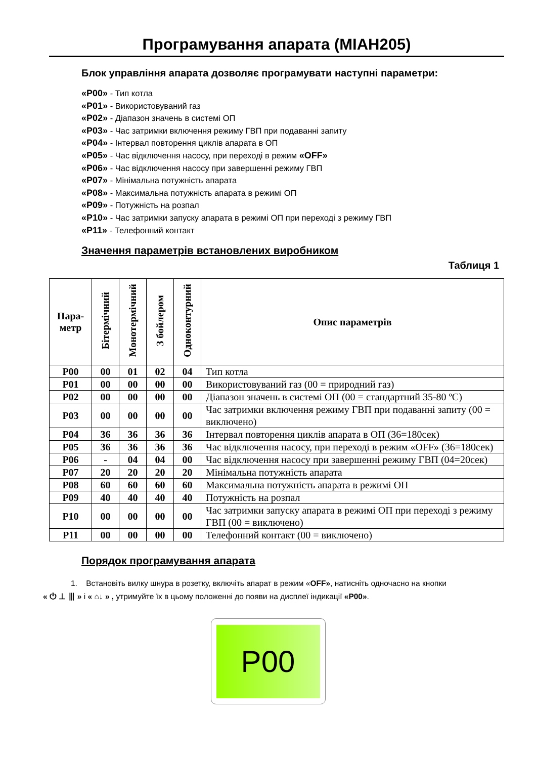Програмування апарата (MIAH205)
Блок управління апарата дозволяє програмувати наступні параметри:
«P00» - Тип котла
«P01» - Використовуваний газ
«P02» - Діапазон значень в системі ОП
«P03» - Час затримки включення режиму ГВП при подаванні запиту
«P04» - Інтервал повторення циклів апарата в ОП
«P05» - Час відключення насосу, при переході в режим «OFF»
«P06» - Час відключення насосу при завершенні режиму ГВП
«P07» - Мінімальна потужність апарата
«P08» - Максимальна потужність апарата в режимі ОП
«P09» - Потужність на розпал
«P10» - Час затримки запуску апарата в режимі ОП при переході з режиму ГВП
«P11» - Телефонний контакт
Значення параметрів встановлених виробником
Таблиця 1
| Пара- метр | Бітермічний | Монотермічний | З бойлером | Одноконтурний | Опис параметрів |
| --- | --- | --- | --- | --- | --- |
| P00 | 00 | 01 | 02 | 04 | Тип котла |
| P01 | 00 | 00 | 00 | 00 | Використовуваний газ (00 = природний газ) |
| P02 | 00 | 00 | 00 | 00 | Діапазон значень в системі ОП (00 = стандартний 35-80 ºC) |
| P03 | 00 | 00 | 00 | 00 | Час затримки включення режиму ГВП при подаванні запиту (00 = виключено) |
| P04 | 36 | 36 | 36 | 36 | Інтервал повторення циклів апарата в ОП (36=180сек) |
| P05 | 36 | 36 | 36 | 36 | Час відключення насосу, при переході в режим «OFF» (36=180сек) |
| P06 | - | 04 | 04 | 00 | Час відключення насосу при завершенні режиму ГВП (04=20сек) |
| P07 | 20 | 20 | 20 | 20 | Мінімальна потужність апарата |
| P08 | 60 | 60 | 60 | 60 | Максимальна потужність апарата в режимі ОП |
| P09 | 40 | 40 | 40 | 40 | Потужність на розпал |
| P10 | 00 | 00 | 00 | 00 | Час затримки запуску апарата в режимі ОП при переході з режиму ГВП (00 = виключено) |
| P11 | 00 | 00 | 00 | 00 | Телефонний контакт (00 = виключено) |
Порядок програмування апарата
1. Встановіть вилку шнура в розетку, включіть апарат в режим «OFF», натисніть одночасно на кнопки
« ⏻ ⊥ ⦀ » і « ⌂↓ » , утримуйте їх в цьому положенні до появи на дисплеї індикації «P00».
P00